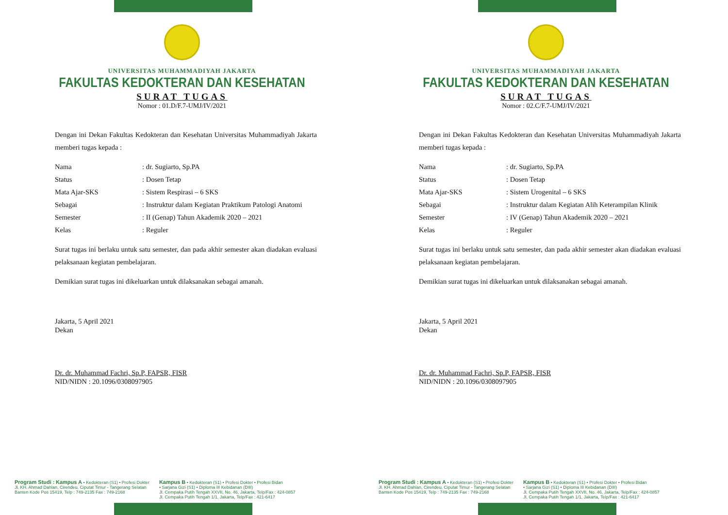UNIVERSITAS MUHAMMADIYAH JAKARTA
FAKULTAS KEDOKTERAN DAN KESEHATAN
SURAT TUGAS
Nomor : 01.D/F.7-UMJ/IV/2021
Dengan ini Dekan Fakultas Kedokteran dan Kesehatan Universitas Muhammadiyah Jakarta memberi tugas kepada :
Nama: dr. Sugiarto, Sp.PA
Status: Dosen Tetap
Mata Ajar-SKS: Sistem Respirasi – 6 SKS
Sebagai: Instruktur dalam Kegiatan Praktikum Patologi Anatomi
Semester: II (Genap) Tahun Akademik 2020 – 2021
Kelas: Reguler
Surat tugas ini berlaku untuk satu semester, dan pada akhir semester akan diadakan evaluasi pelaksanaan kegiatan pembelajaran.
Demikian surat tugas ini dikeluarkan untuk dilaksanakan sebagai amanah.
Jakarta, 5 April 2021
Dekan
Dr. dr. Muhammad Fachri, Sp.P, FAPSR, FISR
NID/NIDN : 20.1096/0308097905
Program Studi : Kampus A • Kedokteran (S1) • Profesi Dokter
Jl. KH. Ahmad Dahlan, Cirendeu, Ciputat Timur - Tangerang Selatan
Banten Kode Pos 15419, Telp : 749-2135 Fax : 749-2168
Kampus B • Kedokteran (S1) • Profesi Dokter • Profesi Bidan
• Sarjana Gizi (S1) • Diploma III Kebidanan (DIII)
Jl. Cempaka Putih Tengah XXVII, No. 46, Jakarta, Telp/Fax : 424-0857
Jl. Cempaka Putih Tengah 1/1, Jakarta, Telp/Fax : 421-6417
UNIVERSITAS MUHAMMADIYAH JAKARTA
FAKULTAS KEDOKTERAN DAN KESEHATAN
SURAT TUGAS
Nomor : 02.C/F.7-UMJ/IV/2021
Dengan ini Dekan Fakultas Kedokteran dan Kesehatan Universitas Muhammadiyah Jakarta memberi tugas kepada :
Nama: dr. Sugiarto, Sp.PA
Status: Dosen Tetap
Mata Ajar-SKS: Sistem Urogenital – 6 SKS
Sebagai: Instruktur dalam Kegiatan Alih Keterampilan Klinik
Semester: IV (Genap) Tahun Akademik 2020 – 2021
Kelas: Reguler
Surat tugas ini berlaku untuk satu semester, dan pada akhir semester akan diadakan evaluasi pelaksanaan kegiatan pembelajaran.
Demikian surat tugas ini dikeluarkan untuk dilaksanakan sebagai amanah.
Jakarta, 5 April 2021
Dekan
Dr. dr. Muhammad Fachri, Sp.P, FAPSR, FISR
NID/NIDN : 20.1096/0308097905
Program Studi : Kampus A • Kedokteran (S1) • Profesi Dokter
Jl. KH. Ahmad Dahlan, Cirendeu, Ciputat Timur - Tangerang Selatan
Banten Kode Pos 15419, Telp : 749-2135 Fax : 749-2168
Kampus B • Kedokteran (S1) • Profesi Dokter • Profesi Bidan
• Sarjana Gizi (S1) • Diploma III Kebidanan (DIII)
Jl. Cempaka Putih Tengah XXVII, No. 46, Jakarta, Telp/Fax : 424-0857
Jl. Cempaka Putih Tengah 1/1, Jakarta, Telp/Fax : 421-6417